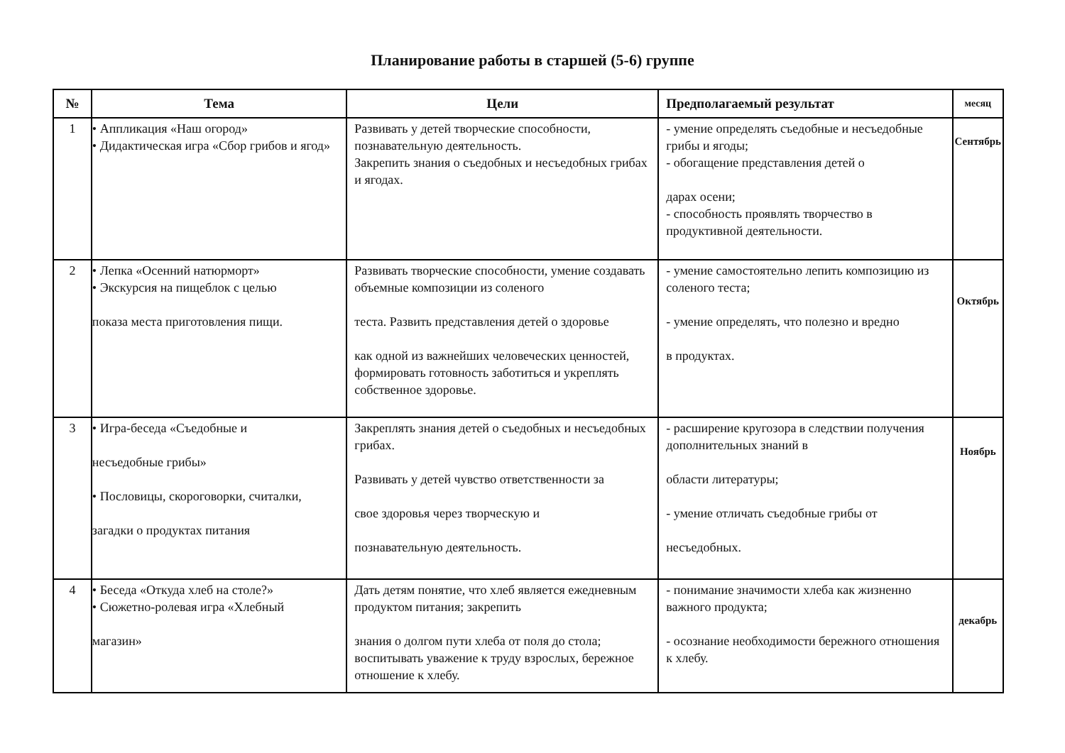Планирование работы в старшей (5-6) группе
| № | Тема | Цели | Предполагаемый результат | месяц |
| --- | --- | --- | --- | --- |
| 1 | • Аппликация «Наш огород» • Дидактическая игра «Сбор грибов и ягод» | Развивать у детей творческие способности, познавательную деятельность. Закрепить знания о съедобных и несъедобных грибах и ягодах. | - умение определять съедобные и несъедобные грибы и ягоды; - обогащение представления детей о дарах осени; - способность проявлять творчество в продуктивной деятельности. | Сентябрь |
| 2 | • Лепка «Осенний натюрморт» • Экскурсия на пищеблок с целью показа места приготовления пищи. | Развивать творческие способности, умение создавать объемные композиции из соленого теста. Развить представления детей о здоровье как одной из важнейших человеческих ценностей, формировать готовность заботиться и укреплять собственное здоровье. | - умение самостоятельно лепить композицию из соленого теста; - умение определять, что полезно и вредно в продуктах. | Октябрь |
| 3 | • Игра-беседа «Съедобные и несъедобные грибы» • Пословицы, скороговорки, считалки, загадки о продуктах питания | Закреплять знания детей о съедобных и несъедобных грибах. Развивать у детей чувство ответственности за свое здоровья через творческую и познавательную деятельность. | - расширение кругозора в следствии получения дополнительных знаний в области литературы; - умение отличать съедобные грибы от несъедобных. | Ноябрь |
| 4 | • Беседа «Откуда хлеб на столе?» • Сюжетно-ролевая игра «Хлебный магазин» | Дать детям понятие, что хлеб является ежедневным продуктом питания; закрепить знания о долгом пути хлеба от поля до стола; воспитывать уважение к труду взрослых, бережное отношение к хлебу. | - понимание значимости хлеба как жизненно важного продукта; - осознание необходимости бережного отношения к хлебу. | декабрь |